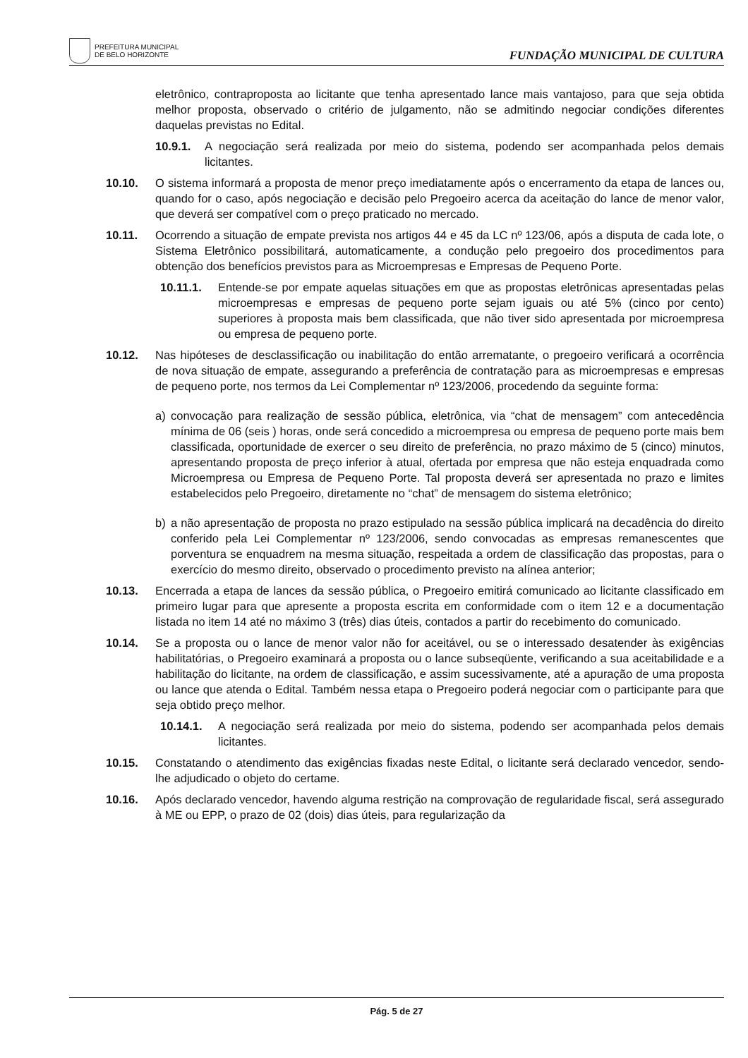PREFEITURA MUNICIPAL
DE BELO HORIZONTE
FUNDAÇÃO MUNICIPAL DE CULTURA
eletrônico, contraproposta ao licitante que tenha apresentado lance mais vantajoso, para que seja obtida melhor proposta, observado o critério de julgamento, não se admitindo negociar condições diferentes daquelas previstas no Edital.
10.9.1. A negociação será realizada por meio do sistema, podendo ser acompanhada pelos demais licitantes.
10.10. O sistema informará a proposta de menor preço imediatamente após o encerramento da etapa de lances ou, quando for o caso, após negociação e decisão pelo Pregoeiro acerca da aceitação do lance de menor valor, que deverá ser compatível com o preço praticado no mercado.
10.11. Ocorrendo a situação de empate prevista nos artigos 44 e 45 da LC nº 123/06, após a disputa de cada lote, o Sistema Eletrônico possibilitará, automaticamente, a condução pelo pregoeiro dos procedimentos para obtenção dos benefícios previstos para as Microempresas e Empresas de Pequeno Porte.
10.11.1. Entende-se por empate aquelas situações em que as propostas eletrônicas apresentadas pelas microempresas e empresas de pequeno porte sejam iguais ou até 5% (cinco por cento) superiores à proposta mais bem classificada, que não tiver sido apresentada por microempresa ou empresa de pequeno porte.
10.12. Nas hipóteses de desclassificação ou inabilitação do então arrematante, o pregoeiro verificará a ocorrência de nova situação de empate, assegurando a preferência de contratação para as microempresas e empresas de pequeno porte, nos termos da Lei Complementar nº 123/2006, procedendo da seguinte forma:
a) convocação para realização de sessão pública, eletrônica, via “chat de mensagem” com antecedência mínima de 06 (seis ) horas, onde será concedido a microempresa ou empresa de pequeno porte mais bem classificada, oportunidade de exercer o seu direito de preferência, no prazo máximo de 5 (cinco) minutos, apresentando proposta de preço inferior à atual, ofertada por empresa que não esteja enquadrada como Microempresa ou Empresa de Pequeno Porte. Tal proposta deverá ser apresentada no prazo e limites estabelecidos pelo Pregoeiro, diretamente no “chat” de mensagem do sistema eletrônico;
b) a não apresentação de proposta no prazo estipulado na sessão pública implicará na decadência do direito conferido pela Lei Complementar nº 123/2006, sendo convocadas as empresas remanescentes que porventura se enquadrem na mesma situação, respeitada a ordem de classificação das propostas, para o exercício do mesmo direito, observado o procedimento previsto na alínea anterior;
10.13. Encerrada a etapa de lances da sessão pública, o Pregoeiro emitirá comunicado ao licitante classificado em primeiro lugar para que apresente a proposta escrita em conformidade com o item 12 e a documentação listada no item 14 até no máximo 3 (três) dias úteis, contados a partir do recebimento do comunicado.
10.14. Se a proposta ou o lance de menor valor não for aceitável, ou se o interessado desatender às exigências habilitatórias, o Pregoeiro examinará a proposta ou o lance subseqüente, verificando a sua aceitabilidade e a habilitação do licitante, na ordem de classificação, e assim sucessivamente, até a apuração de uma proposta ou lance que atenda o Edital. Também nessa etapa o Pregoeiro poderá negociar com o participante para que seja obtido preço melhor.
10.14.1. A negociação será realizada por meio do sistema, podendo ser acompanhada pelos demais licitantes.
10.15. Constatando o atendimento das exigências fixadas neste Edital, o licitante será declarado vencedor, sendo-lhe adjudicado o objeto do certame.
10.16. Após declarado vencedor, havendo alguma restrição na comprovação de regularidade fiscal, será assegurado à ME ou EPP, o prazo de 02 (dois) dias úteis, para regularização da
Pág. 5 de 27